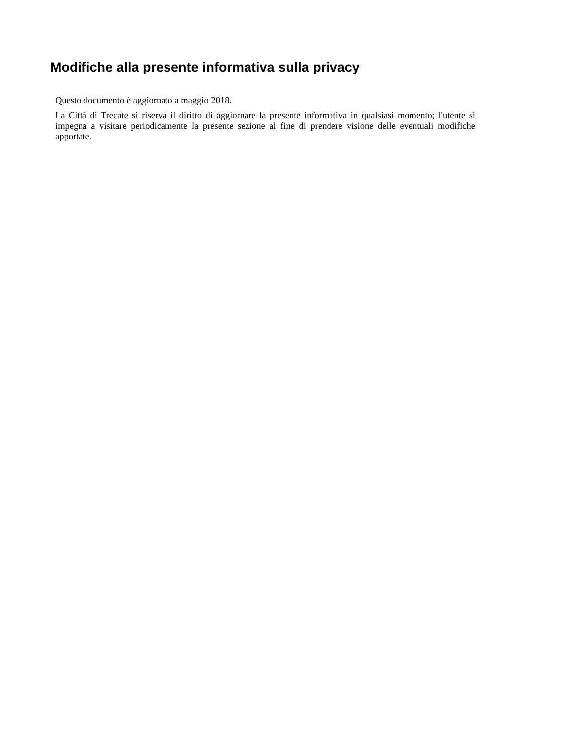Modifiche alla presente informativa sulla privacy
Questo documento è aggiornato a maggio 2018.
La Città di Trecate si riserva il diritto di aggiornare la presente informativa in qualsiasi momento; l'utente si impegna a visitare periodicamente la presente sezione al fine di prendere visione delle eventuali modifiche apportate.